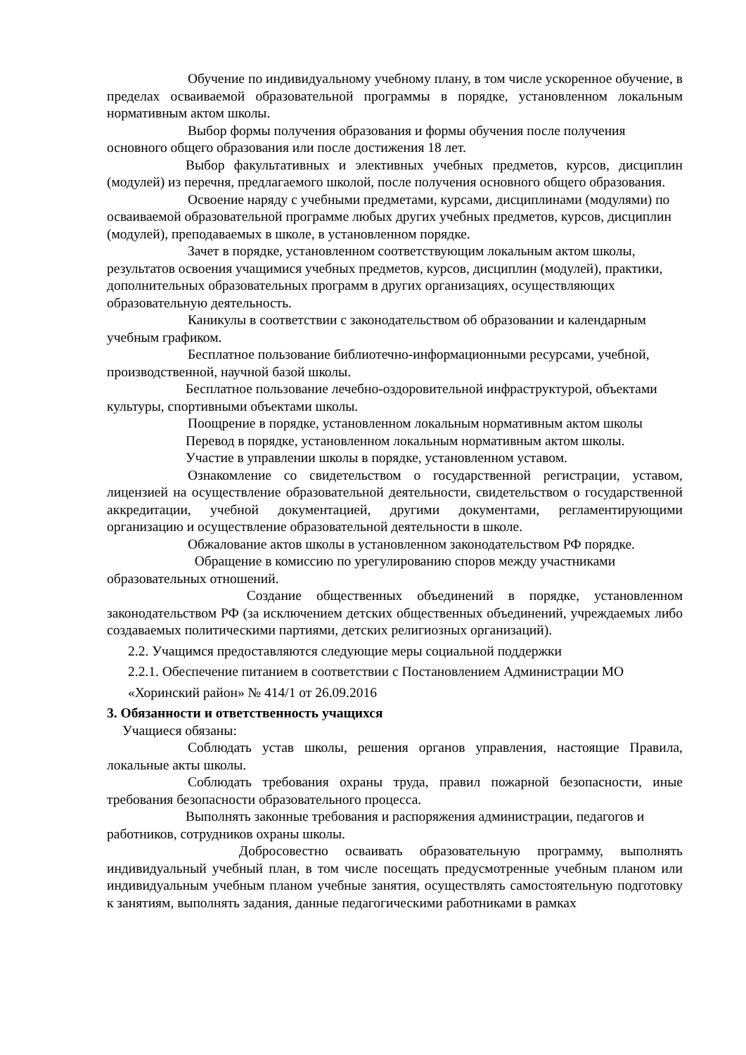Обучение по индивидуальному учебному плану, в том числе ускоренное обучение, в пределах осваиваемой образовательной программы в порядке, установленном локальным нормативным актом школы.
Выбор формы получения образования и формы обучения после получения основного общего образования или после достижения 18 лет.
Выбор факультативных и элективных учебных предметов, курсов, дисциплин (модулей) из перечня, предлагаемого школой, после получения основного общего образования.
Освоение наряду с учебными предметами, курсами, дисциплинами (модулями) по осваиваемой образовательной программе любых других учебных предметов, курсов, дисциплин (модулей), преподаваемых в школе, в установленном порядке.
Зачет в порядке, установленном соответствующим локальным актом школы, результатов освоения учащимися учебных предметов, курсов, дисциплин (модулей), практики, дополнительных образовательных программ в других организациях, осуществляющих образовательную деятельность.
Каникулы в соответствии с законодательством об образовании и календарным учебным графиком.
Бесплатное пользование библиотечно-информационными ресурсами, учебной, производственной, научной базой школы.
Бесплатное пользование лечебно-оздоровительной инфраструктурой, объектами культуры, спортивными объектами школы.
Поощрение в порядке, установленном локальным нормативным актом школы
Перевод в порядке, установленном локальным нормативным актом школы.
Участие в управлении школы в порядке, установленном уставом.
Ознакомление со свидетельством о государственной регистрации, уставом, лицензией на осуществление образовательной деятельности, свидетельством о государственной аккредитации, учебной документацией, другими документами, регламентирующими организацию и осуществление образовательной деятельности в школе.
Обжалование актов школы в установленном законодательством РФ порядке.
Обращение в комиссию по урегулированию споров между участниками образовательных отношений.
Создание общественных объединений в порядке, установленном законодательством РФ (за исключением детских общественных объединений, учреждаемых либо создаваемых политическими партиями, детских религиозных организаций).
2.2. Учащимся предоставляются следующие меры социальной поддержки
2.2.1. Обеспечение питанием в соответствии с Постановлением Администрации МО
«Хоринский район» № 414/1 от 26.09.2016
3. Обязанности и ответственность учащихся
Учащиеся обязаны:
Соблюдать устав школы, решения органов управления, настоящие Правила, локальные акты школы.
Соблюдать требования охраны труда, правил пожарной безопасности, иные требования безопасности образовательного процесса.
Выполнять законные требования и распоряжения администрации, педагогов и работников, сотрудников охраны школы.
Добросовестно осваивать образовательную программу, выполнять индивидуальный учебный план, в том числе посещать предусмотренные учебным планом или индивидуальным учебным планом учебные занятия, осуществлять самостоятельную подготовку к занятиям, выполнять задания, данные педагогическими работниками в рамках